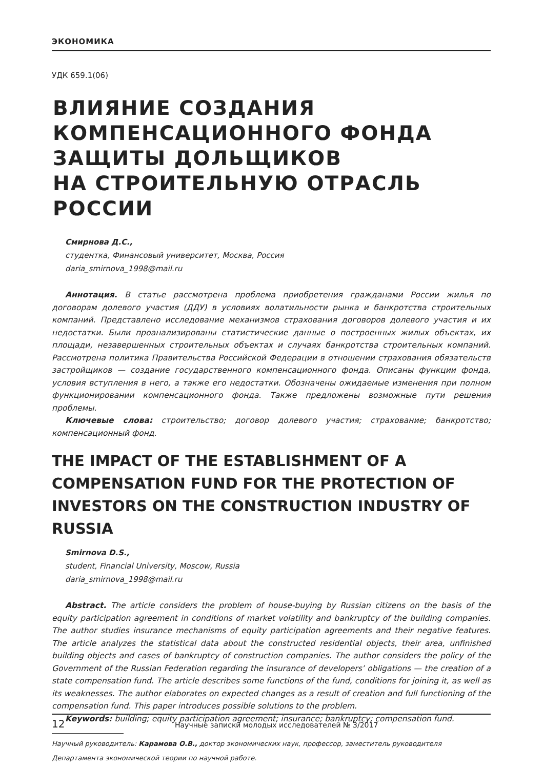ЭКОНОМИКА
УДК 659.1(06)
ВЛИЯНИЕ СОЗДАНИЯ
КОМПЕНСАЦИОННОГО ФОНДА
ЗАЩИТЫ ДОЛЬЩИКОВ
НА СТРОИТЕЛЬНУЮ ОТРАСЛЬ РОССИИ
Смирнова Д.С.,
студентка, Финансовый университет, Москва, Россия
daria_smirnova_1998@mail.ru
Аннотация. В статье рассмотрена проблема приобретения гражданами России жилья по договорам долевого участия (ДДУ) в условиях волатильности рынка и банкротства строительных компаний. Представлено исследование механизмов страхования договоров долевого участия и их недостатки. Были проанализированы статистические данные о построенных жилых объектах, их площади, незавершенных строительных объектах и случаях банкротства строительных компаний. Рассмотрена политика Правительства Российской Федерации в отношении страхования обязательств застройщиков — создание государственного компенсационного фонда. Описаны функции фонда, условия вступления в него, а также его недостатки. Обозначены ожидаемые изменения при полном функционировании компенсационного фонда. Также предложены возможные пути решения проблемы.
Ключевые слова: строительство; договор долевого участия; страхование; банкротство; компенсационный фонд.
THE IMPACT OF THE ESTABLISHMENT OF A COMPENSATION FUND FOR THE PROTECTION OF INVESTORS ON THE CONSTRUCTION INDUSTRY OF RUSSIA
Smirnova D.S.,
student, Financial University, Moscow, Russia
daria_smirnova_1998@mail.ru
Abstract. The article considers the problem of house-buying by Russian citizens on the basis of the equity participation agreement in conditions of market volatility and bankruptcy of the building companies. The author studies insurance mechanisms of equity participation agreements and their negative features. The article analyzes the statistical data about the constructed residential objects, their area, unfinished building objects and cases of bankruptcy of construction companies. The author considers the policy of the Government of the Russian Federation regarding the insurance of developers’ obligations — the creation of a state compensation fund. The article describes some functions of the fund, conditions for joining it, as well as its weaknesses. The author elaborates on expected changes as a result of creation and full functioning of the compensation fund. This paper introduces possible solutions to the problem.
Keywords: building; equity participation agreement; insurance; bankruptcy; compensation fund.
Научный руководитель: Карамова О.В., доктор экономических наук, профессор, заместитель руководителя Департамента экономической теории по научной работе.
12 Научные записки молодых исследователей № 3/2017